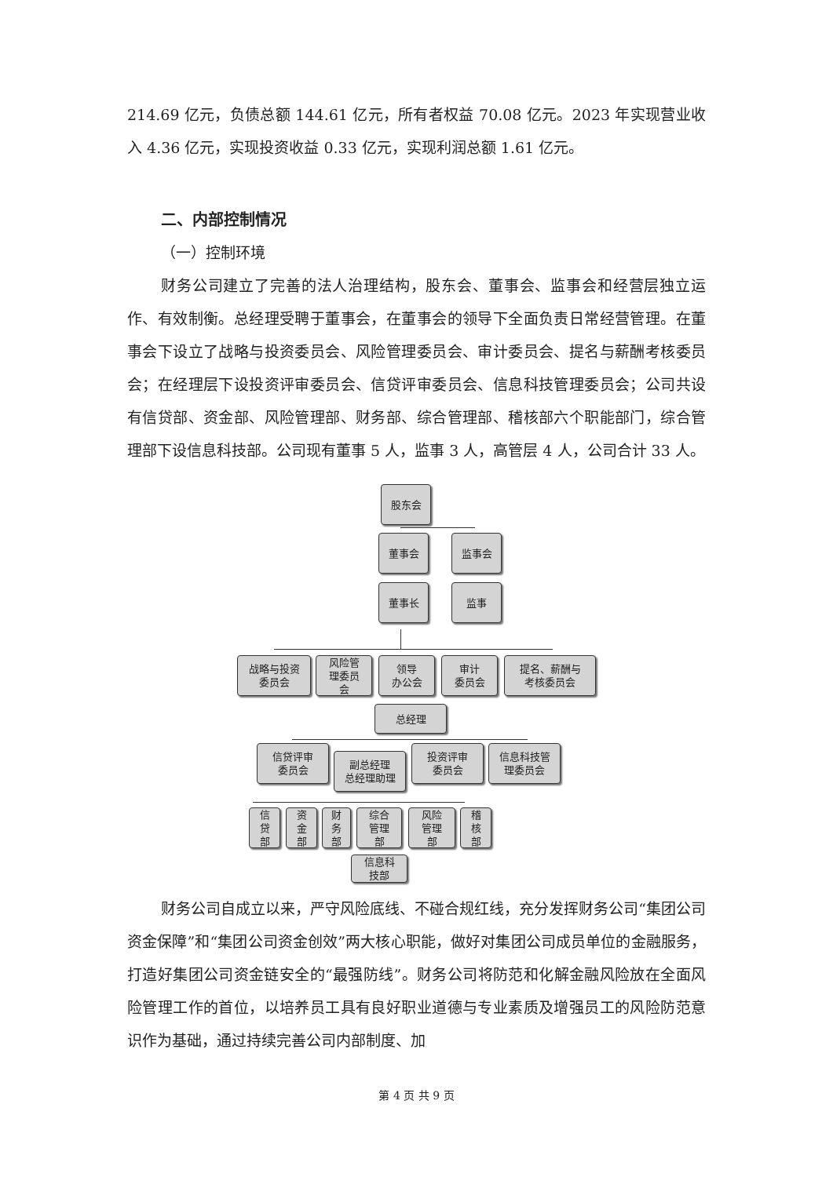214.69 亿元，负债总额 144.61 亿元，所有者权益 70.08 亿元。2023 年实现营业收入 4.36 亿元，实现投资收益 0.33 亿元，实现利润总额 1.61 亿元。
二、内部控制情况
（一）控制环境
财务公司建立了完善的法人治理结构，股东会、董事会、监事会和经营层独立运作、有效制衡。总经理受聘于董事会，在董事会的领导下全面负责日常经营管理。在董事会下设立了战略与投资委员会、风险管理委员会、审计委员会、提名与薪酬考核委员会；在经理层下设投资评审委员会、信贷评审委员会、信息科技管理委员会；公司共设有信贷部、资金部、风险管理部、财务部、综合管理部、稽核部六个职能部门，综合管理部下设信息科技部。公司现有董事 5 人，监事 3 人，高管层 4 人，公司合计 33 人。
股东会
董事会 监事会
董事长 监事
战略与投资
委员会
风险管
理委员
会
领导
办公会
审计
委员会
提名、薪酬与
考核委员会
总经理
信贷评审
委员会
副总经理
总经理助理
投资评审
委员会
信息科技管
理委员会
信
贷
部
资
金
部
财
务
部
综合
管理
部
风险
管理
部
稽
核
部
信息科
技部
财务公司自成立以来，严守风险底线、不碰合规红线，充分发挥财务公司“集团公司资金保障”和“集团公司资金创效”两大核心职能，做好对集团公司成员单位的金融服务，打造好集团公司资金链安全的“最强防线”。财务公司将防范和化解金融风险放在全面风险管理工作的首位，以培养员工具有良好职业道德与专业素质及增强员工的风险防范意识作为基础，通过持续完善公司内部制度、加
第 4 页 共 9 页